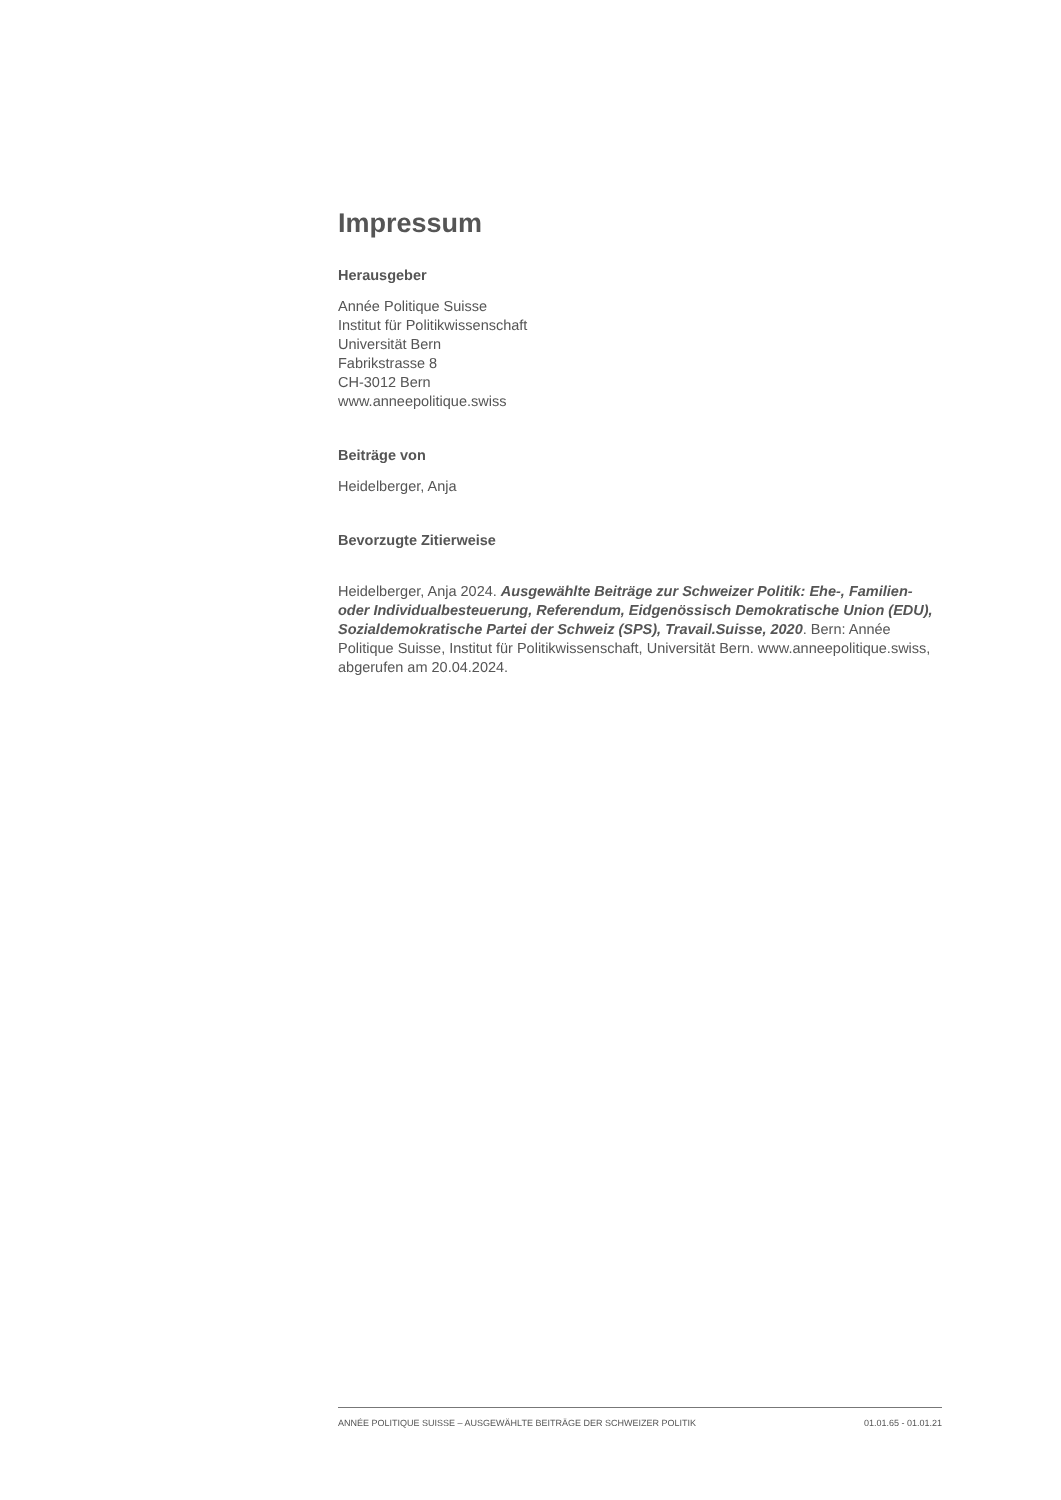Impressum
Herausgeber
Année Politique Suisse
Institut für Politikwissenschaft
Universität Bern
Fabrikstrasse 8
CH-3012 Bern
www.anneepolitique.swiss
Beiträge von
Heidelberger, Anja
Bevorzugte Zitierweise
Heidelberger, Anja 2024. Ausgewählte Beiträge zur Schweizer Politik: Ehe-, Familien- oder Individualbesteuerung, Referendum, Eidgenössisch Demokratische Union (EDU), Sozialdemokratische Partei der Schweiz (SPS), Travail.Suisse, 2020. Bern: Année Politique Suisse, Institut für Politikwissenschaft, Universität Bern. www.anneepolitique.swiss, abgerufen am 20.04.2024.
ANNÉE POLITIQUE SUISSE – AUSGEWÄHLTE BEITRÄGE DER SCHWEIZER POLITIK 01.01.65 - 01.01.21